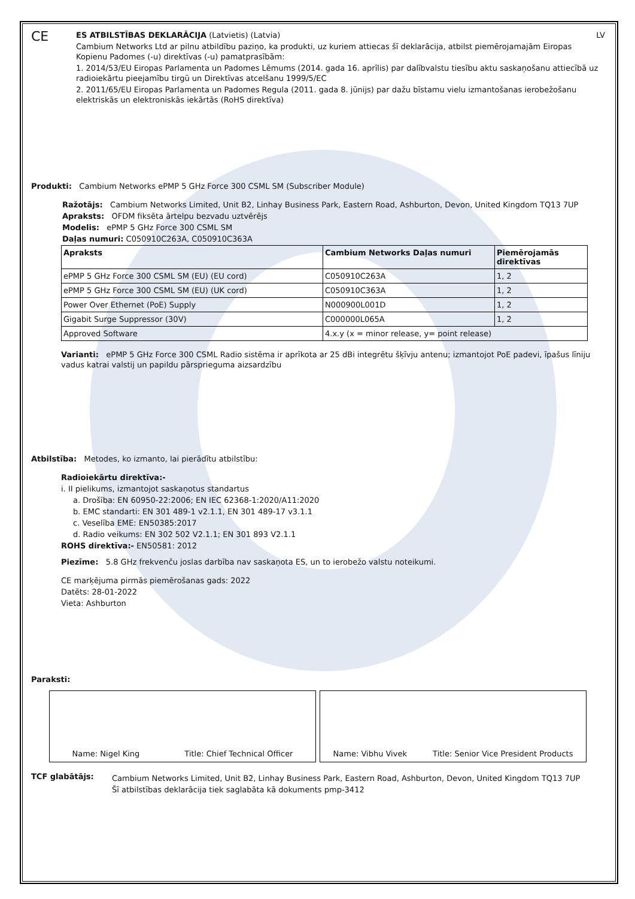CE
ES ATBILSTĪBAS DEKLARĀCIJA (Latvietis) (Latvia) LV
Cambium Networks Ltd ar pilnu atbildību paziņo, ka produkti, uz kuriem attiecas šī deklarācija, atbilst piemērojamajām Eiropas Kopienu Padomes (-u) direktīvas (-u) pamatprasībām:
1. 2014/53/EU Eiropas Parlamenta un Padomes Lēmums (2014. gada 16. aprīlis) par dalībvalstu tiesību aktu saskaņošanu attiecībā uz radioiekārtu pieejamību tirgū un Direktīvas atcelšanu 1999/5/EC
2. 2011/65/EU Eiropas Parlamenta un Padomes Regula (2011. gada 8. jūnijs) par dažu bīstamu vielu izmantošanas ierobežošanu elektriskās un elektroniskās iekārtās (RoHS direktīva)
Produkti: Cambium Networks ePMP 5 GHz Force 300 CSML SM (Subscriber Module)
Ražotājs: Cambium Networks Limited, Unit B2, Linhay Business Park, Eastern Road, Ashburton, Devon, United Kingdom TQ13 7UP
Apraksts: OFDM fiksēta ārtelpu bezvadu uztvērējs
Modelis: ePMP 5 GHz Force 300 CSML SM
Daļas numuri: C050910C263A, C050910C363A
| Apraksts | Cambium Networks Daļas numuri | Piemērojamās direktīvas |
| --- | --- | --- |
| ePMP 5 GHz Force 300 CSML SM (EU) (EU cord) | C050910C263A | 1, 2 |
| ePMP 5 GHz Force 300 CSML SM (EU) (UK cord) | C050910C363A | 1, 2 |
| Power Over Ethernet (PoE) Supply | N000900L001D | 1, 2 |
| Gigabit Surge Suppressor (30V) | C000000L065A | 1, 2 |
| Approved Software | 4.x.y (x = minor release, y= point release) | |
Varianti: ePMP 5 GHz Force 300 CSML Radio sistēma ir aprīkota ar 25 dBi integrētu šķīvju antenu; izmantojot PoE padevi, īpašus līniju vadus katrai valstij un papildu pārsprieguma aizsardzību
Atbilstība: Metodes, ko izmanto, lai pierādītu atbilstību:
Radioiekārtu direktīva:-
i. II pielikums, izmantojot saskaņotus standartus
a. Drošība: EN 60950-22:2006; EN IEC 62368-1:2020/A11:2020
b. EMC standarti: EN 301 489-1 v2.1.1, EN 301 489-17 v3.1.1
c. Veselība EME: EN50385:2017
d. Radio veikums: EN 302 502 V2.1.1; EN 301 893 V2.1.1
ROHS direktīva:- EN50581: 2012
Piezīme: 5.8 GHz frekvenču joslas darbība nav saskaņota ES, un to ierobežo valstu noteikumi.
CE marķējuma pirmās piemērošanas gads: 2022
Datēts: 28-01-2022
Vieta: Ashburton
Paraksti:
Name: Nigel King Title: Chief Technical Officer Name: Vibhu Vivek Title: Senior Vice President Products
TCF glabātājs:
Cambium Networks Limited, Unit B2, Linhay Business Park, Eastern Road, Ashburton, Devon, United Kingdom TQ13 7UP
Šī atbilstības deklarācija tiek saglabāta kā dokuments pmp-3412